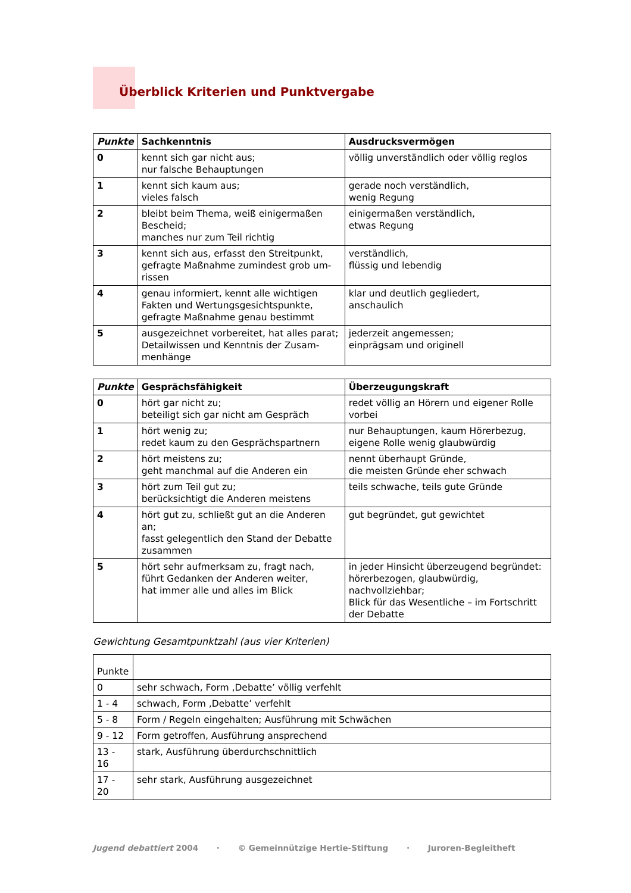Überblick Kriterien und Punktvergabe
| Punkte | Sachkenntnis | Ausdrucksvermögen |
| --- | --- | --- |
| 0 | kennt sich gar nicht aus; nur falsche Behauptungen | völlig unverständlich oder völlig reglos |
| 1 | kennt sich kaum aus; vieles falsch | gerade noch verständlich, wenig Regung |
| 2 | bleibt beim Thema, weiß einigermaßen Bescheid; manches nur zum Teil richtig | einigermaßen verständlich, etwas Regung |
| 3 | kennt sich aus, erfasst den Streitpunkt, gefragte Maßnahme zumindest grob um- rissen | verständlich, flüssig und lebendig |
| 4 | genau informiert, kennt alle wichtigen Fakten und Wertungsgesichtspunkte, gefragte Maßnahme genau bestimmt | klar und deutlich gegliedert, anschaulich |
| 5 | ausgezeichnet vorbereitet, hat alles parat; Detailwissen und Kenntnis der Zusam- menhänge | jederzeit angemessen; einprägsam und originell |
| Punkte | Gesprächsfähigkeit | Überzeugungskraft |
| --- | --- | --- |
| 0 | hört gar nicht zu; beteiligt sich gar nicht am Gespräch | redet völlig an Hörern und eigener Rolle vorbei |
| 1 | hört wenig zu; redet kaum zu den Gesprächspartnern | nur Behauptungen, kaum Hörerbezug, eigene Rolle wenig glaubwürdig |
| 2 | hört meistens zu; geht manchmal auf die Anderen ein | nennt überhaupt Gründe, die meisten Gründe eher schwach |
| 3 | hört zum Teil gut zu; berücksichtigt die Anderen meistens | teils schwache, teils gute Gründe |
| 4 | hört gut zu, schließt gut an die Anderen an; fasst gelegentlich den Stand der Debatte zusammen | gut begründet, gut gewichtet |
| 5 | hört sehr aufmerksam zu, fragt nach, führt Gedanken der Anderen weiter, hat immer alle und alles im Blick | in jeder Hinsicht überzeugend begründet: hörerbezogen, glaubwürdig, nachvollziehbar; Blick für das Wesentliche – im Fortschritt der Debatte |
Gewichtung Gesamtpunktzahl (aus vier Kriterien)
| Punkte | |
| 0 | sehr schwach, Form ‚Debatte’ völlig verfehlt |
| 1 - 4 | schwach, Form ‚Debatte’ verfehlt |
| 5 - 8 | Form / Regeln eingehalten; Ausführung mit Schwächen |
| 9 - 12 | Form getroffen, Ausführung ansprechend |
| 13 - 16 | stark, Ausführung überdurchschnittlich |
| 17 - 20 | sehr stark, Ausführung ausgezeichnet |
Jugend debattiert 2004 · © Gemeinnützige Hertie-Stiftung · Juroren-Begleitheft